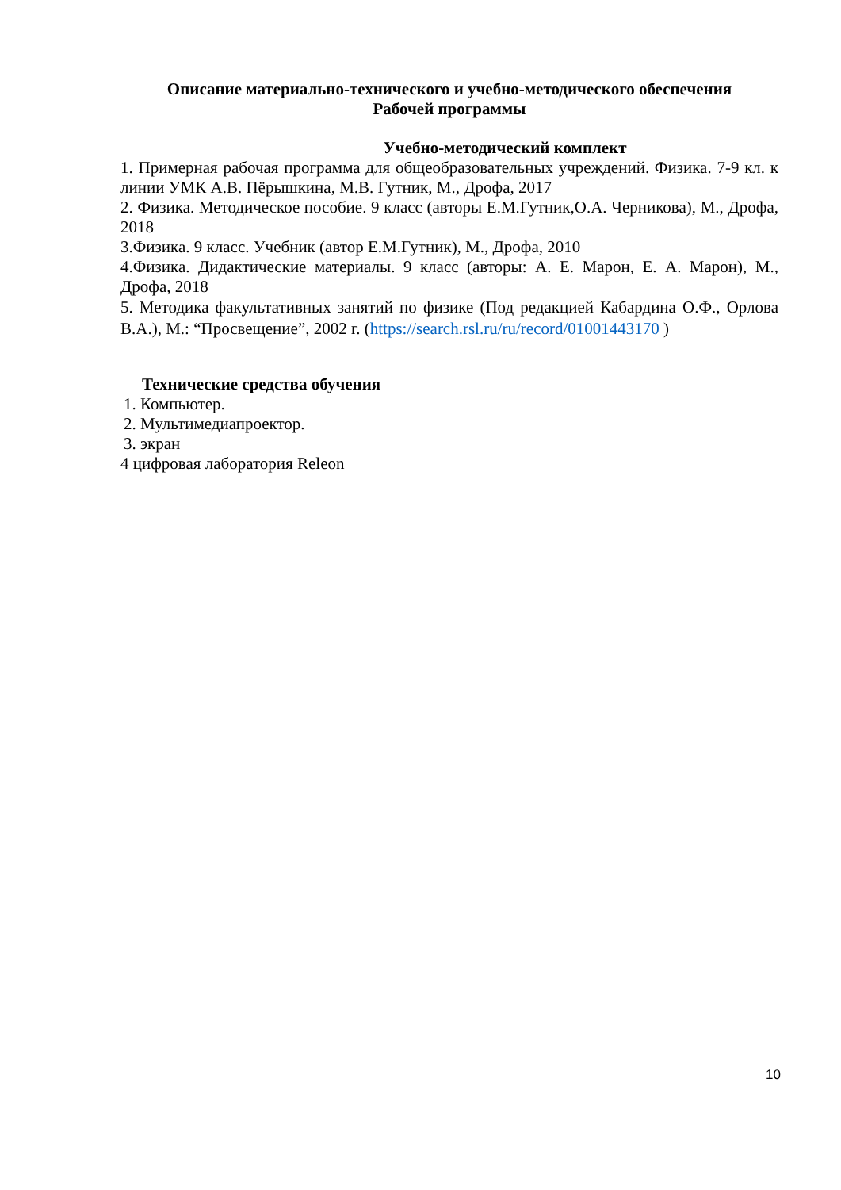Описание материально-технического и учебно-методического обеспечения
Рабочей программы
Учебно-методический комплект
1. Примерная рабочая программа для общеобразовательных учреждений. Физика. 7-9 кл. к линии УМК А.В. Пёрышкина, М.В. Гутник, М., Дрофа, 2017
2. Физика. Методическое пособие. 9 класс (авторы Е.М.Гутник,О.А. Черникова), М., Дрофа, 2018
3.Физика. 9 класс. Учебник (автор Е.М.Гутник), М., Дрофа, 2010
4.Физика. Дидактические материалы. 9 класс (авторы: А. Е. Марон, Е. А. Марон), М., Дрофа, 2018
5. Методика факультативных занятий по физике (Под редакцией Кабардина О.Ф., Орлова В.А.), М.: “Просвещение”, 2002 г. (https://search.rsl.ru/ru/record/01001443170 )
Технические средства обучения
1. Компьютер.
2. Мультимедиапроектор.
3. экран
4 цифровая лаборатория Releon
10